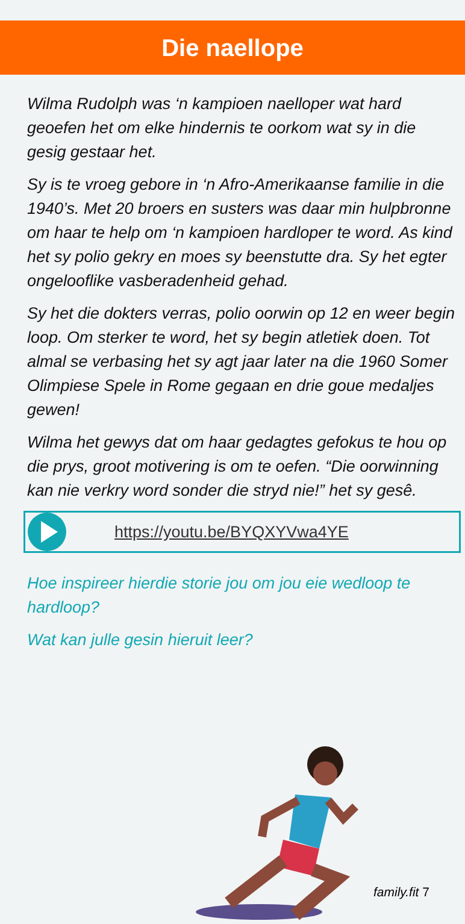Die naellope
Wilma Rudolph was ‘n kampioen naelloper wat hard geoefen het om elke hindernis te oorkom wat sy in die gesig gestaar het.
Sy is te vroeg gebore in ‘n Afro-Amerikaanse familie in die 1940’s. Met 20 broers en susters was daar min hulpbronne om haar te help om ‘n kampioen hardloper te word. As kind het sy polio gekry en moes sy beenstutte dra. Sy het egter ongelooflike vasberadenheid gehad.
Sy het die dokters verras, polio oorwin op 12 en weer begin loop. Om sterker te word, het sy begin atletiek doen. Tot almal se verbasing het sy agt jaar later na die 1960 Somer Olimpiese Spele in Rome gegaan en drie goue medaljes gewen!
Wilma het gewys dat om haar gedagtes gefokus te hou op die prys, groot motivering is om te oefen. “Die oorwinning kan nie verkry word sonder die stryd nie!” het sy gesê.
https://youtu.be/BYQXYVwa4YE
Hoe inspireer hierdie storie jou om jou eie wedloop te hardloop?
Wat kan julle gesin hieruit leer?
family.fit 7